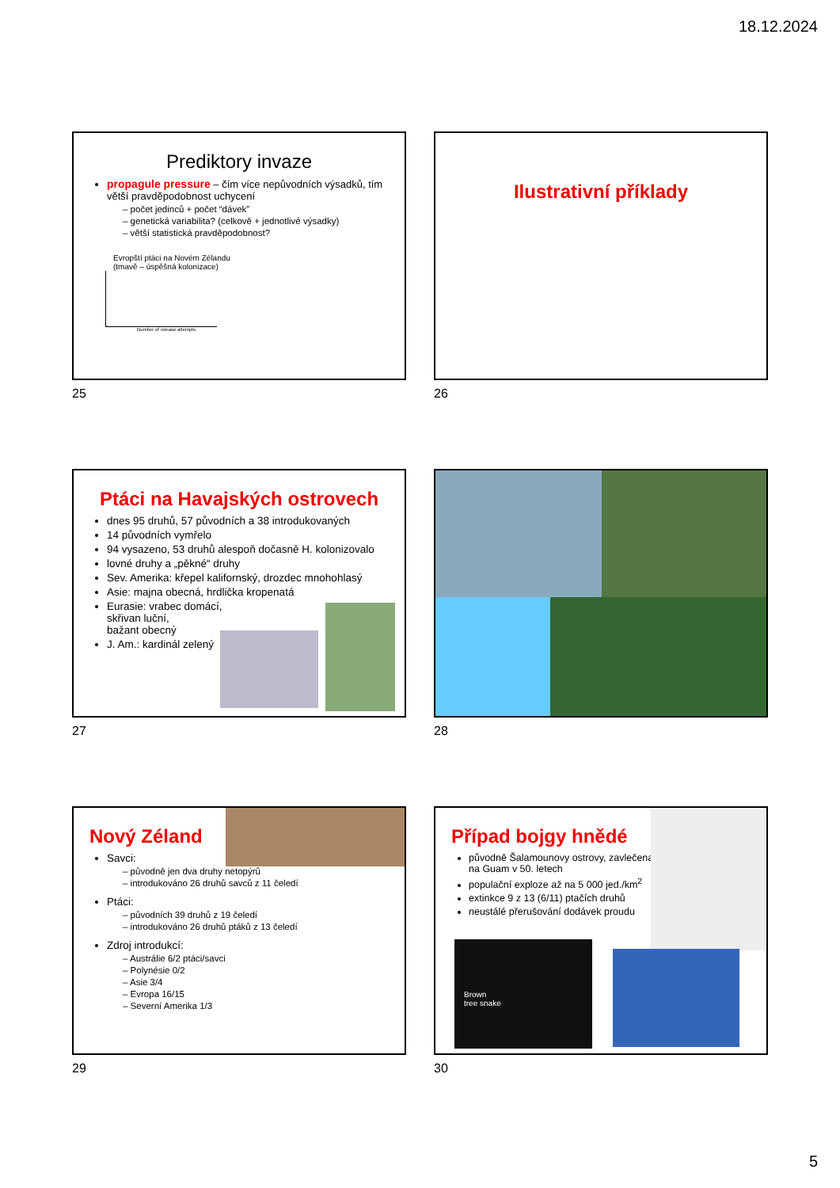18.12.2024
Prediktory invaze
propagule pressure – čím více nepůvodních výsadků, tím větší pravděpodobnost uchycení
– počet jedinců + počet “dávek”
– genetická variabilita? (celkově + jednotlivé výsadky)
– větší statistická pravděpodobnost?
Evropští ptáci na Novém Zélandu
(tmavě – úspěšná kolonizace)
Number of release attempts
25
Ilustrativní příklady
26
Ptáci na Havajských ostrovech
dnes 95 druhů, 57 původních a 38 introdukovaných
14 původních vymřelo
94 vysazeno, 53 druhů alespoň dočasně H. kolonizovalo
lovné druhy a „pěkné“ druhy
Sev. Amerika: křepel kalifornský, drozdec mnohohlasý
Asie: majna obecná, hrdlička kropenatá
Eurasie: vrabec domácí,
skřivan luční,
bažant obecný
J. Am.: kardinál zelený
27 28
Nový Zéland
Savci:
– původně jen dva druhy netopýrů
– introdukováno 26 druhů savců z 11 čeledí
Ptáci:
– původních 39 druhů z 19 čeledí
– introdukováno 26 druhů ptáků z 13 čeledí
Zdroj introdukcí:
– Austrálie 6/2 ptáci/savci
– Polynésie 0/2
– Asie 3/4
– Evropa 16/15
– Severní Amerika 1/3
29
Případ bojgy hnědé
původně Šalamounovy ostrovy, zavlečena na Guam v 50. letech
populační exploze až na 5 000 jed./km<sup>2</sup>
extinkce 9 z 13 (6/11) ptačích druhů
neustálé přerušování dodávek proudu
Brown
tree snake
30
5